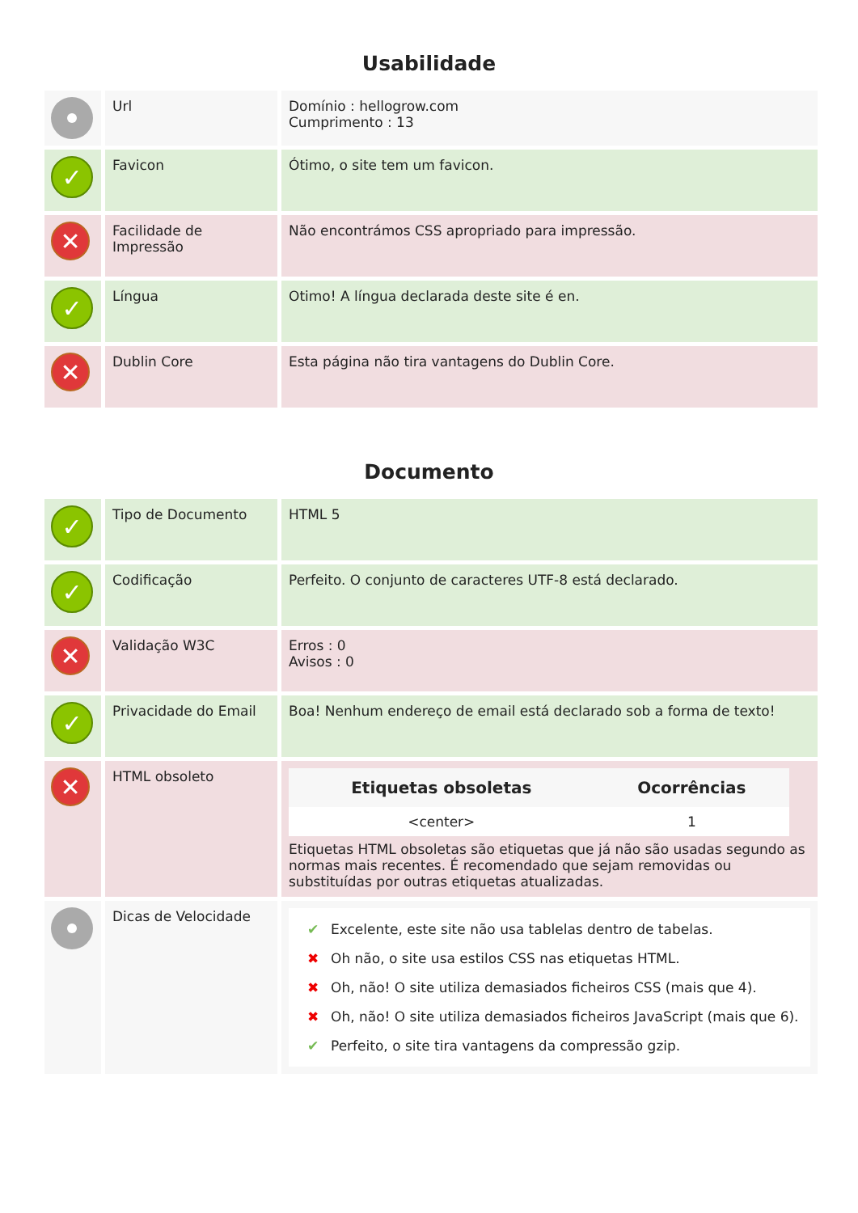Usabilidade
| | Url | Domínio : hellogrow.com Cumprimento : 13 |
| ✓ | Favicon | Ótimo, o site tem um favicon. |
| ✕ | Facilidade de Impressão | Não encontrámos CSS apropriado para impressão. |
| ✓ | Língua | Otimo! A língua declarada deste site é en. |
| ✕ | Dublin Core | Esta página não tira vantagens do Dublin Core. |
Documento
| ✓ | Tipo de Documento | HTML 5 |
| ✓ | Codificação | Perfeito. O conjunto de caracteres UTF-8 está declarado. |
| ✕ | Validação W3C | Erros : 0 Avisos : 0 |
| ✓ | Privacidade do Email | Boa! Nenhum endereço de email está declarado sob a forma de texto! |
| ✕ | HTML obsoleto | / Etiquetas obsoletas / Ocorrências / / --- / --- / / <center> / 1 / Etiquetas HTML obsoletas são etiquetas que já não são usadas segundo as normas mais recentes. É recomendado que sejam removidas ou substituídas por outras etiquetas atualizadas. |
| | Dicas de Velocidade | ✔ Excelente, este site não usa tablelas dentro de tabelas. ✖ Oh não, o site usa estilos CSS nas etiquetas HTML. ✖ Oh, não! O site utiliza demasiados ficheiros CSS (mais que 4). ✖ Oh, não! O site utiliza demasiados ficheiros JavaScript (mais que 6). ✔ Perfeito, o site tira vantagens da compressão gzip. |